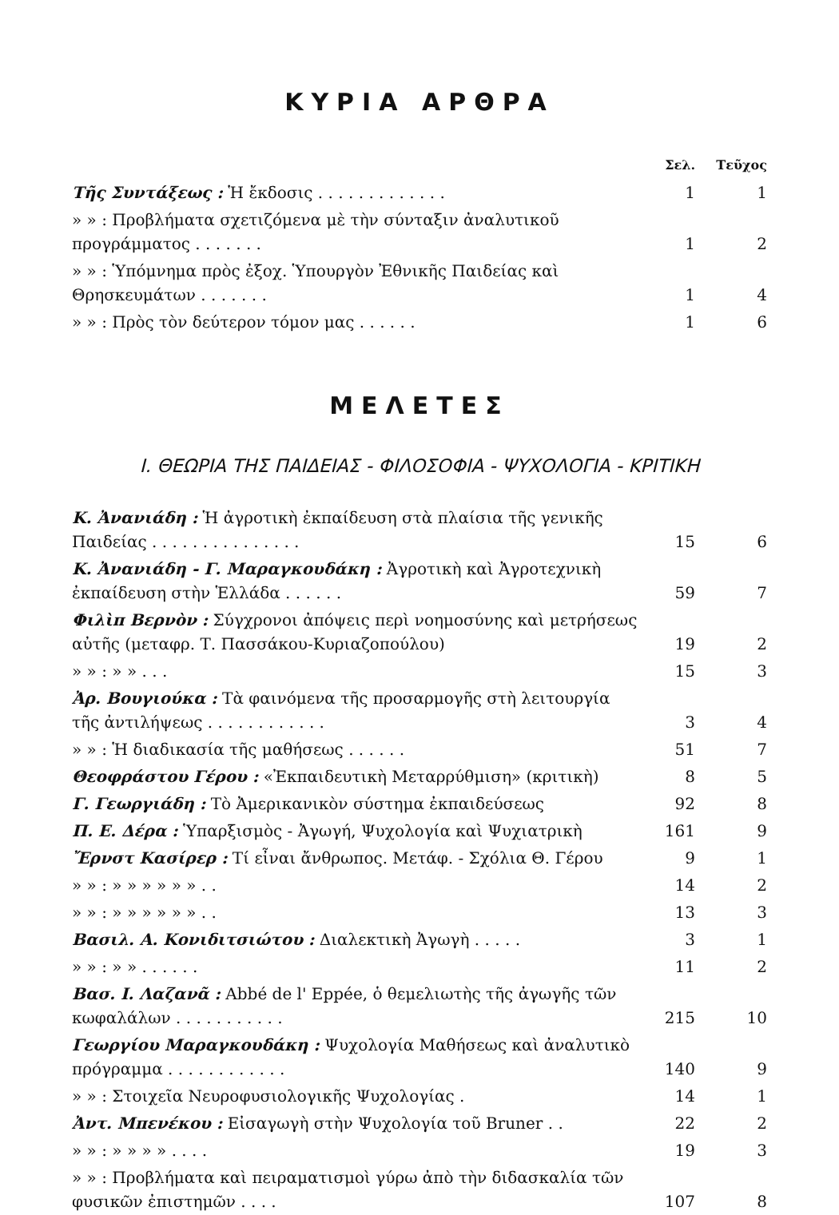ΚΥΡΙΑ ΑΡΘΡΑ
| | Σελ. | Τεῦχος |
| --- | --- | --- |
| Τῆς Συντάξεως : Ἡ ἔκδοσις . . . . . . . . . . . . . | 1 | 1 |
| » » : Προβλήματα σχετιζόμενα μὲ τὴν σύνταξιν ἀναλυτικοῦ προγράμματος . . . . . . . | 1 | 2 |
| » » : Ὑπόμνημα πρὸς ἐξοχ. Ὑπουργὸν Ἐθνικῆς Παιδείας καὶ Θρησκευμάτων . . . . . . . | 1 | 4 |
| » » : Πρὸς τὸν δεύτερον τόμον μας . . . . . . | 1 | 6 |
ΜΕΛΕΤΕΣ
Ι. ΘΕΩΡΙΑ ΤΗΣ ΠΑΙΔΕΙΑΣ - ΦΙΛΟΣΟΦΙΑ - ΨΥΧΟΛΟΓΙΑ - ΚΡΙΤΙΚΗ
| Κ. Ἀνανιάδη : Ἡ ἀγροτικὴ ἐκπαίδευση στὰ πλαίσια τῆς γενικῆς Παιδείας . . . . . . . . . . . . . . . | 15 | 6 |
| Κ. Ἀνανιάδη - Γ. Μαραγκουδάκη : Ἀγροτικὴ καὶ Ἀγροτεχνικὴ ἐκπαίδευση στὴν Ἑλλάδα . . . . . . | 59 | 7 |
| Φιλὶπ Βερνὸν : Σύγχρονοι ἀπόψεις περὶ νοημοσύνης καὶ μετρήσεως αὐτῆς (μεταφρ. Τ. Πασσάκου-Κυριαζοπούλου) | 19 | 2 |
| » » : » » . . . | 15 | 3 |
| Ἀρ. Βουγιούκα : Τὰ φαινόμενα τῆς προσαρμογῆς στὴ λειτουργία τῆς ἀντιλήψεως . . . . . . . . . . . . | 3 | 4 |
| » » : Ἡ διαδικασία τῆς μαθήσεως . . . . . . | 51 | 7 |
| Θεοφράστου Γέρου : «Ἐκπαιδευτικὴ Μεταρρύθμιση» (κριτικὴ) | 8 | 5 |
| Γ. Γεωργιάδη : Τὸ Ἀμερικανικὸν σύστημα ἐκπαιδεύσεως | 92 | 8 |
| Π. Ε. Δέρα : Ὑπαρξισμὸς - Ἀγωγή, Ψυχολογία καὶ Ψυχιατρικὴ | 161 | 9 |
| Ἔρνστ Κασίρερ : Τί εἶναι ἄνθρωπος. Μετάφ. - Σχόλια Θ. Γέρου | 9 | 1 |
| » » : » » » » » » . . | 14 | 2 |
| » » : » » » » » » . . | 13 | 3 |
| Βασιλ. Α. Κονιδιτσιώτου : Διαλεκτικὴ Ἀγωγὴ . . . . . | 3 | 1 |
| » » : » » . . . . . . | 11 | 2 |
| Βασ. Ι. Λαζανᾶ : Abbé de l' Eppée, ὁ θεμελιωτὴς τῆς ἀγωγῆς τῶν κωφαλάλων . . . . . . . . . . . | 215 | 10 |
| Γεωργίου Μαραγκουδάκη : Ψυχολογία Μαθήσεως καὶ ἀναλυτικὸ πρόγραμμα . . . . . . . . . . . . | 140 | 9 |
| » » : Στοιχεῖα Νευροφυσιολογικῆς Ψυχολογίας . | 14 | 1 |
| Ἀντ. Μπενέκου : Εἰσαγωγὴ στὴν Ψυχολογία τοῦ Bruner . . | 22 | 2 |
| » » : » » » » . . . . | 19 | 3 |
| » » : Προβλήματα καὶ πειραματισμοὶ γύρω ἀπὸ τὴν διδασκαλία τῶν φυσικῶν ἐπιστημῶν . . . . | 107 | 8 |